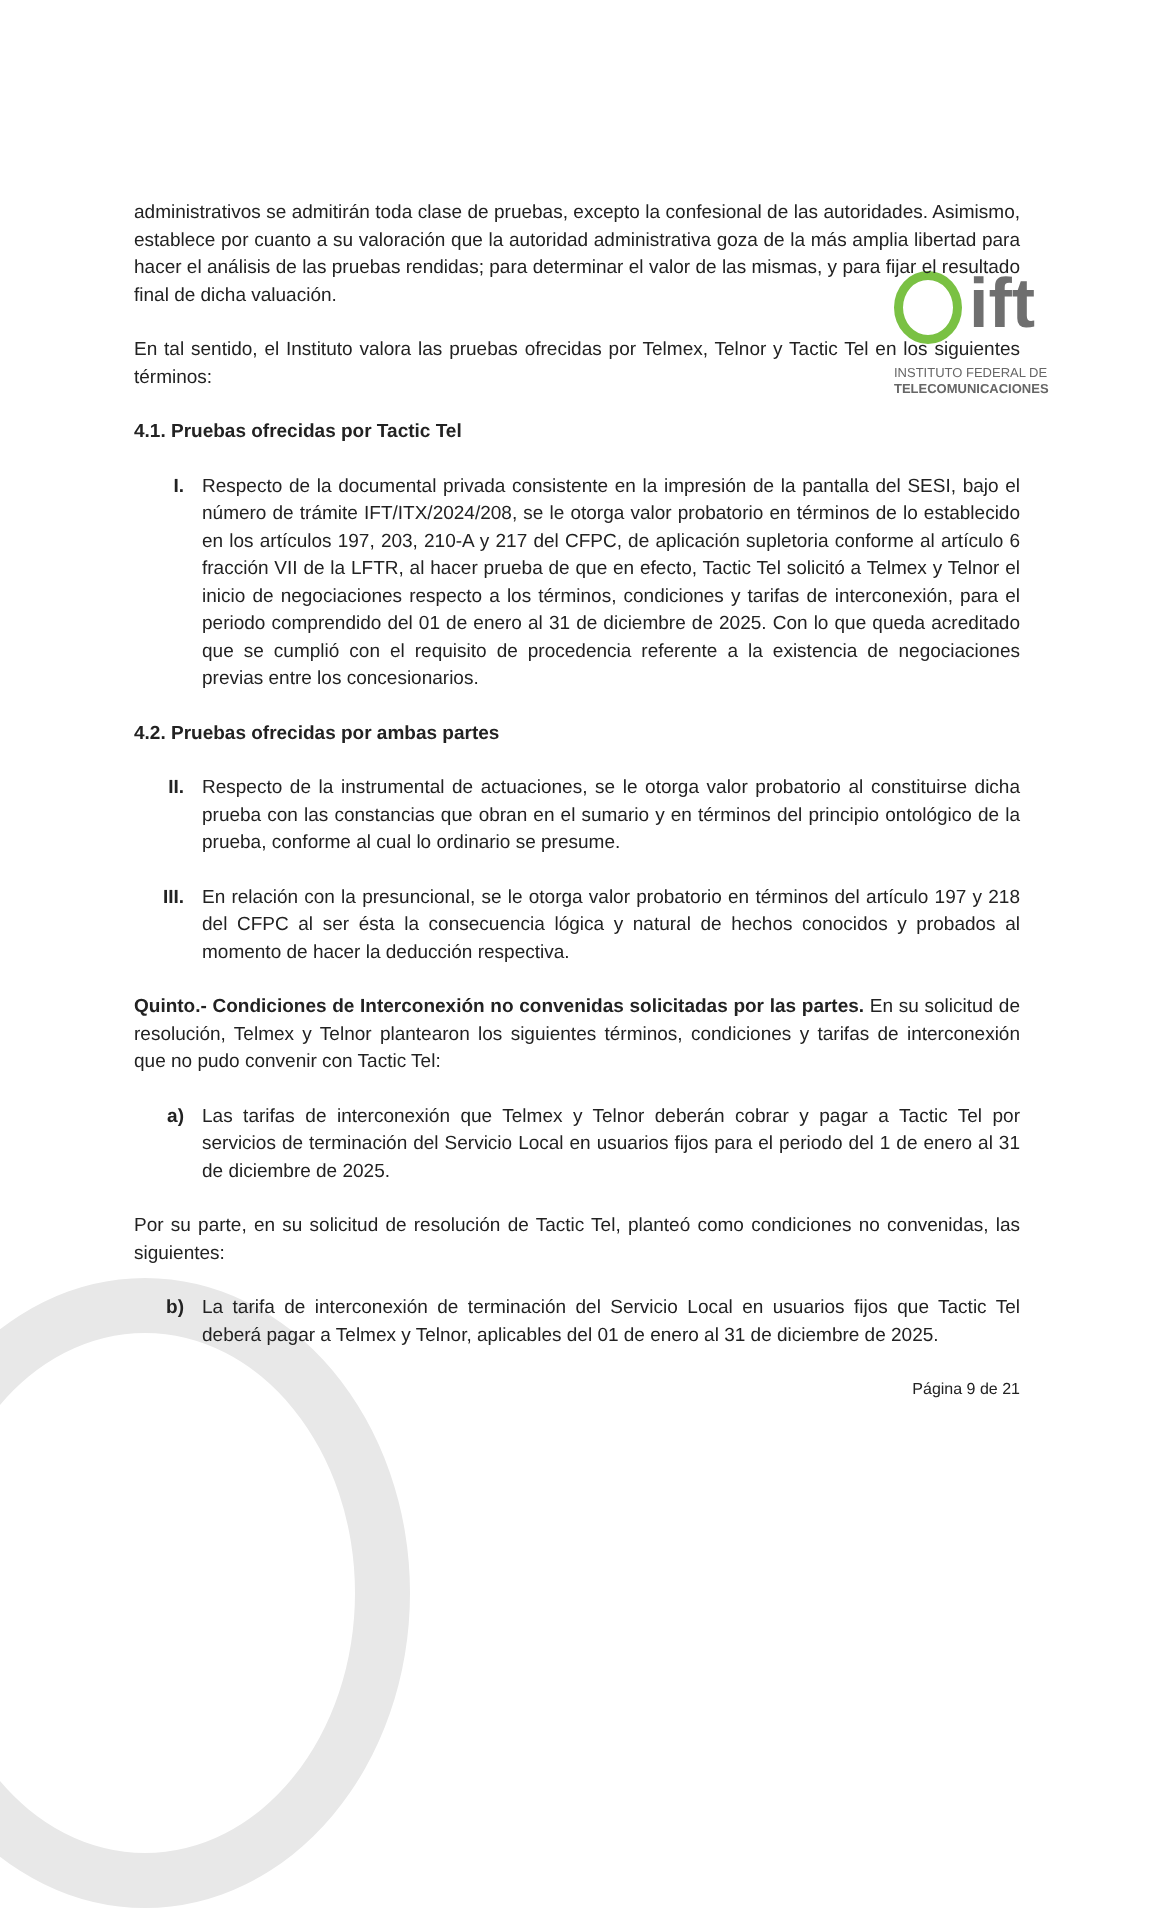ift
INSTITUTO FEDERAL DE
TELECOMUNICACIONES
administrativos se admitirán toda clase de pruebas, excepto la confesional de las autoridades. Asimismo, establece por cuanto a su valoración que la autoridad administrativa goza de la más amplia libertad para hacer el análisis de las pruebas rendidas; para determinar el valor de las mismas, y para fijar el resultado final de dicha valuación.
En tal sentido, el Instituto valora las pruebas ofrecidas por Telmex, Telnor y Tactic Tel en los siguientes términos:
4.1. Pruebas ofrecidas por Tactic Tel
I. Respecto de la documental privada consistente en la impresión de la pantalla del SESI, bajo el número de trámite IFT/ITX/2024/208, se le otorga valor probatorio en términos de lo establecido en los artículos 197, 203, 210-A y 217 del CFPC, de aplicación supletoria conforme al artículo 6 fracción VII de la LFTR, al hacer prueba de que en efecto, Tactic Tel solicitó a Telmex y Telnor el inicio de negociaciones respecto a los términos, condiciones y tarifas de interconexión, para el periodo comprendido del 01 de enero al 31 de diciembre de 2025. Con lo que queda acreditado que se cumplió con el requisito de procedencia referente a la existencia de negociaciones previas entre los concesionarios.
4.2. Pruebas ofrecidas por ambas partes
II. Respecto de la instrumental de actuaciones, se le otorga valor probatorio al constituirse dicha prueba con las constancias que obran en el sumario y en términos del principio ontológico de la prueba, conforme al cual lo ordinario se presume.
III. En relación con la presuncional, se le otorga valor probatorio en términos del artículo 197 y 218 del CFPC al ser ésta la consecuencia lógica y natural de hechos conocidos y probados al momento de hacer la deducción respectiva.
Quinto.- Condiciones de Interconexión no convenidas solicitadas por las partes. En su solicitud de resolución, Telmex y Telnor plantearon los siguientes términos, condiciones y tarifas de interconexión que no pudo convenir con Tactic Tel:
a) Las tarifas de interconexión que Telmex y Telnor deberán cobrar y pagar a Tactic Tel por servicios de terminación del Servicio Local en usuarios fijos para el periodo del 1 de enero al 31 de diciembre de 2025.
Por su parte, en su solicitud de resolución de Tactic Tel, planteó como condiciones no convenidas, las siguientes:
b) La tarifa de interconexión de terminación del Servicio Local en usuarios fijos que Tactic Tel deberá pagar a Telmex y Telnor, aplicables del 01 de enero al 31 de diciembre de 2025.
Página 9 de 21